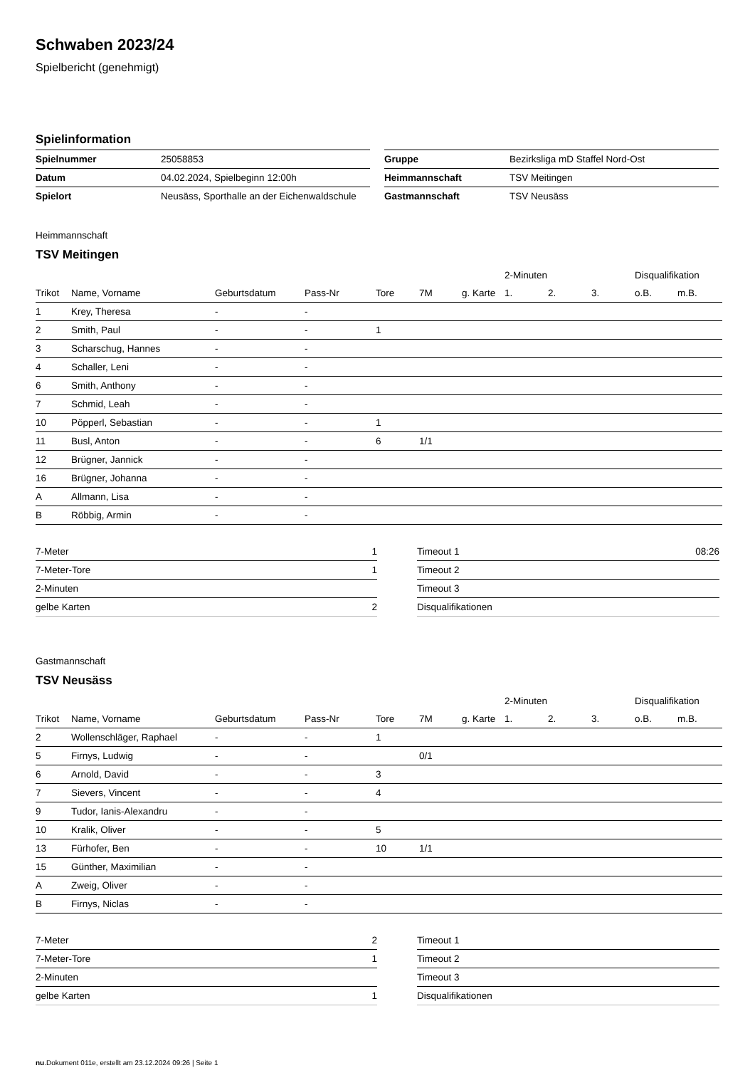Schwaben 2023/24
Spielbericht (genehmigt)
Spielinformation
| Spielnummer | 25058853 |
| Datum | 04.02.2024, Spielbeginn 12:00h |
| Spielort | Neusäss, Sporthalle an der Eichenwaldschule |
| Gruppe | Bezirksliga mD Staffel Nord-Ost |
| Heimmannschaft | TSV Meitingen |
| Gastmannschaft | TSV Neusäss |
Heimmannschaft
TSV Meitingen
| | | | | | | | 2-Minuten | | | Disqualifikation | |
| --- | --- | --- | --- | --- | --- | --- | --- | --- | --- | --- | --- |
| Trikot | Name, Vorname | Geburtsdatum | Pass-Nr | Tore | 7M | g. Karte | 1. | 2. | 3. | o.B. | m.B. |
| 1 | Krey, Theresa | - | - | | | | | | | | |
| 2 | Smith, Paul | - | - | 1 | | | | | | | |
| 3 | Scharschug, Hannes | - | - | | | | | | | | |
| 4 | Schaller, Leni | - | - | | | | | | | | |
| 6 | Smith, Anthony | - | - | | | | | | | | |
| 7 | Schmid, Leah | - | - | | | | | | | | |
| 10 | Pöpperl, Sebastian | - | - | 1 | | | | | | | |
| 11 | Busl, Anton | - | - | 6 | 1/1 | | | | | | |
| 12 | Brügner, Jannick | - | - | | | | | | | | |
| 16 | Brügner, Johanna | - | - | | | | | | | | |
| A | Allmann, Lisa | - | - | | | | | | | | |
| B | Röbbig, Armin | - | - | | | | | | | | |
| 7-Meter | 1 |
| 7-Meter-Tore | 1 |
| 2-Minuten | |
| gelbe Karten | 2 |
| Timeout 1 | 08:26 |
| Timeout 2 | |
| Timeout 3 | |
| Disqualifikationen | |
Gastmannschaft
TSV Neusäss
| | | | | | | | 2-Minuten | | | Disqualifikation | |
| --- | --- | --- | --- | --- | --- | --- | --- | --- | --- | --- | --- |
| Trikot | Name, Vorname | Geburtsdatum | Pass-Nr | Tore | 7M | g. Karte | 1. | 2. | 3. | o.B. | m.B. |
| 2 | Wollenschläger, Raphael | - | - | 1 | | | | | | | |
| 5 | Firnys, Ludwig | - | - | | 0/1 | | | | | | |
| 6 | Arnold, David | - | - | 3 | | | | | | | |
| 7 | Sievers, Vincent | - | - | 4 | | | | | | | |
| 9 | Tudor, Ianis-Alexandru | - | - | | | | | | | | |
| 10 | Kralik, Oliver | - | - | 5 | | | | | | | |
| 13 | Fürhofer, Ben | - | - | 10 | 1/1 | | | | | | |
| 15 | Günther, Maximilian | - | - | | | | | | | | |
| A | Zweig, Oliver | - | - | | | | | | | | |
| B | Firnys, Niclas | - | - | | | | | | | | |
| 7-Meter | 2 |
| 7-Meter-Tore | 1 |
| 2-Minuten | |
| gelbe Karten | 1 |
| Timeout 1 | |
| Timeout 2 | |
| Timeout 3 | |
| Disqualifikationen | |
nu.Dokument 011e, erstellt am 23.12.2024 09:26 | Seite 1